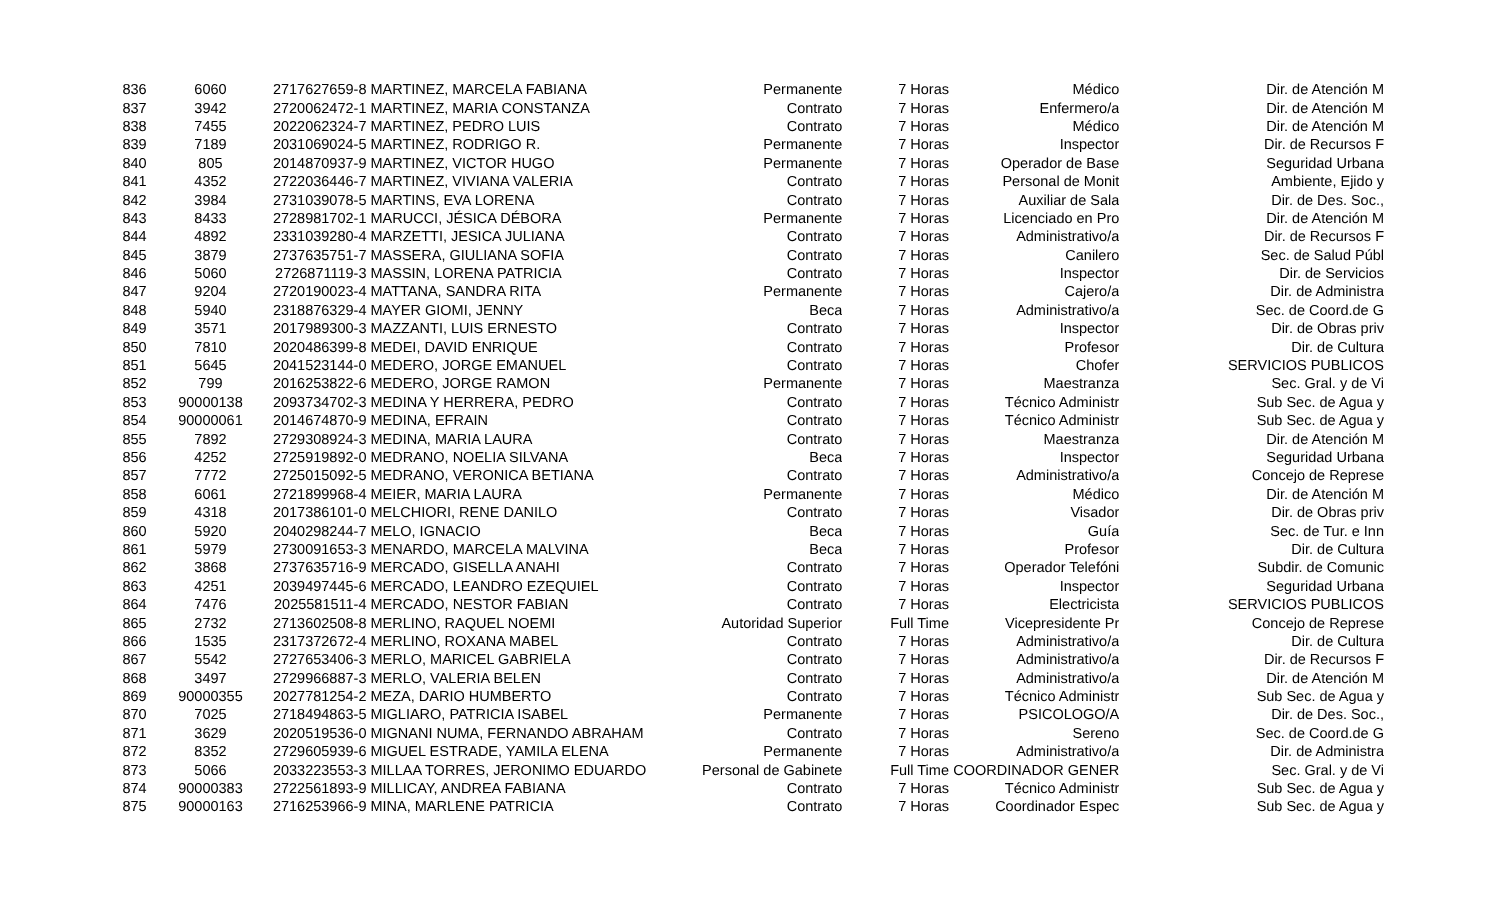| 836 | 6060 | 2717627659-8 | MARTINEZ, MARCELA FABIANA | Permanente | 7 Horas | Médico | Dir. de Atención M |
| 837 | 3942 | 2720062472-1 | MARTINEZ, MARIA CONSTANZA | Contrato | 7 Horas | Enfermero/a | Dir. de Atención M |
| 838 | 7455 | 2022062324-7 | MARTINEZ, PEDRO LUIS | Contrato | 7 Horas | Médico | Dir. de Atención M |
| 839 | 7189 | 2031069024-5 | MARTINEZ, RODRIGO R. | Permanente | 7 Horas | Inspector | Dir. de Recursos F |
| 840 | 805 | 2014870937-9 | MARTINEZ, VICTOR HUGO | Permanente | 7 Horas | Operador de Base | Seguridad Urbana |
| 841 | 4352 | 2722036446-7 | MARTINEZ, VIVIANA VALERIA | Contrato | 7 Horas | Personal de Monit | Ambiente, Ejido y |
| 842 | 3984 | 2731039078-5 | MARTINS, EVA LORENA | Contrato | 7 Horas | Auxiliar de Sala | Dir. de Des. Soc., |
| 843 | 8433 | 2728981702-1 | MARUCCI, JÉSICA DÉBORA | Permanente | 7 Horas | Licenciado en Pro | Dir. de Atención M |
| 844 | 4892 | 2331039280-4 | MARZETTI, JESICA JULIANA | Contrato | 7 Horas | Administrativo/a | Dir. de Recursos F |
| 845 | 3879 | 2737635751-7 | MASSERA, GIULIANA SOFIA | Contrato | 7 Horas | Canilero | Sec. de Salud Públ |
| 846 | 5060 | 2726871119-3 | MASSIN, LORENA PATRICIA | Contrato | 7 Horas | Inspector | Dir. de Servicios |
| 847 | 9204 | 2720190023-4 | MATTANA, SANDRA RITA | Permanente | 7 Horas | Cajero/a | Dir. de Administra |
| 848 | 5940 | 2318876329-4 | MAYER GIOMI, JENNY | Beca | 7 Horas | Administrativo/a | Sec. de Coord.de G |
| 849 | 3571 | 2017989300-3 | MAZZANTI, LUIS ERNESTO | Contrato | 7 Horas | Inspector | Dir. de Obras priv |
| 850 | 7810 | 2020486399-8 | MEDEI, DAVID ENRIQUE | Contrato | 7 Horas | Profesor | Dir. de Cultura |
| 851 | 5645 | 2041523144-0 | MEDERO, JORGE EMANUEL | Contrato | 7 Horas | Chofer | SERVICIOS PUBLICOS |
| 852 | 799 | 2016253822-6 | MEDERO, JORGE RAMON | Permanente | 7 Horas | Maestranza | Sec. Gral. y de Vi |
| 853 | 90000138 | 2093734702-3 | MEDINA Y HERRERA, PEDRO | Contrato | 7 Horas | Técnico Administr | Sub Sec. de Agua y |
| 854 | 90000061 | 2014674870-9 | MEDINA, EFRAIN | Contrato | 7 Horas | Técnico Administr | Sub Sec. de Agua y |
| 855 | 7892 | 2729308924-3 | MEDINA, MARIA LAURA | Contrato | 7 Horas | Maestranza | Dir. de Atención M |
| 856 | 4252 | 2725919892-0 | MEDRANO, NOELIA SILVANA | Beca | 7 Horas | Inspector | Seguridad Urbana |
| 857 | 7772 | 2725015092-5 | MEDRANO, VERONICA BETIANA | Contrato | 7 Horas | Administrativo/a | Concejo de Represe |
| 858 | 6061 | 2721899968-4 | MEIER, MARIA LAURA | Permanente | 7 Horas | Médico | Dir. de Atención M |
| 859 | 4318 | 2017386101-0 | MELCHIORI, RENE DANILO | Contrato | 7 Horas | Visador | Dir. de Obras priv |
| 860 | 5920 | 2040298244-7 | MELO, IGNACIO | Beca | 7 Horas | Guía | Sec. de Tur. e Inn |
| 861 | 5979 | 2730091653-3 | MENARDO, MARCELA MALVINA | Beca | 7 Horas | Profesor | Dir. de Cultura |
| 862 | 3868 | 2737635716-9 | MERCADO, GISELLA ANAHI | Contrato | 7 Horas | Operador Telefóni | Subdir. de Comunic |
| 863 | 4251 | 2039497445-6 | MERCADO, LEANDRO EZEQUIEL | Contrato | 7 Horas | Inspector | Seguridad Urbana |
| 864 | 7476 | 2025581511-4 | MERCADO, NESTOR FABIAN | Contrato | 7 Horas | Electricista | SERVICIOS PUBLICOS |
| 865 | 2732 | 2713602508-8 | MERLINO, RAQUEL NOEMI | Autoridad Superior | Full Time | Vicepresidente Pr | Concejo de Represe |
| 866 | 1535 | 2317372672-4 | MERLINO, ROXANA MABEL | Contrato | 7 Horas | Administrativo/a | Dir. de Cultura |
| 867 | 5542 | 2727653406-3 | MERLO, MARICEL GABRIELA | Contrato | 7 Horas | Administrativo/a | Dir. de Recursos F |
| 868 | 3497 | 2729966887-3 | MERLO, VALERIA BELEN | Contrato | 7 Horas | Administrativo/a | Dir. de Atención M |
| 869 | 90000355 | 2027781254-2 | MEZA, DARIO HUMBERTO | Contrato | 7 Horas | Técnico Administr | Sub Sec. de Agua y |
| 870 | 7025 | 2718494863-5 | MIGLIARO, PATRICIA ISABEL | Permanente | 7 Horas | PSICOLOGO/A | Dir. de Des. Soc., |
| 871 | 3629 | 2020519536-0 | MIGNANI NUMA, FERNANDO ABRAHAM | Contrato | 7 Horas | Sereno | Sec. de Coord.de G |
| 872 | 8352 | 2729605939-6 | MIGUEL ESTRADE, YAMILA ELENA | Permanente | 7 Horas | Administrativo/a | Dir. de Administra |
| 873 | 5066 | 2033223553-3 | MILLAA TORRES, JERONIMO EDUARDO | Personal de Gabinete | Full Time | COORDINADOR GENER | Sec. Gral. y de Vi |
| 874 | 90000383 | 2722561893-9 | MILLICAY, ANDREA FABIANA | Contrato | 7 Horas | Técnico Administr | Sub Sec. de Agua y |
| 875 | 90000163 | 2716253966-9 | MINA, MARLENE PATRICIA | Contrato | 7 Horas | Coordinador Espec | Sub Sec. de Agua y |